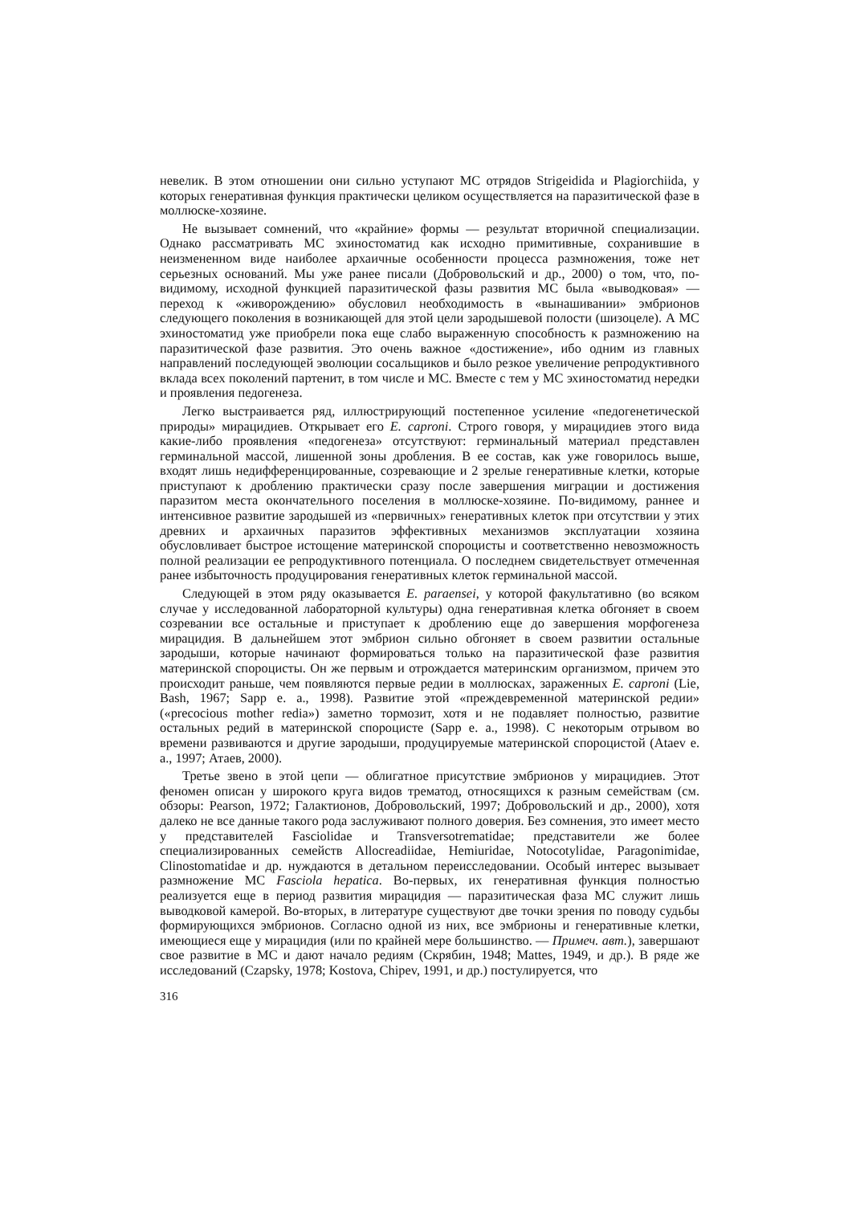невелик. В этом отношении они сильно уступают МС отрядов Strigeidida и Plagiorchiida, у которых генеративная функция практически целиком осуществляется на паразитической фазе в моллюске-хозяине.
Не вызывает сомнений, что «крайние» формы — результат вторичной специализации. Однако рассматривать МС эхиностоматид как исходно примитивные, сохранившие в неизмененном виде наиболее архаичные особенности процесса размножения, тоже нет серьезных оснований. Мы уже ранее писали (Добровольский и др., 2000) о том, что, по-видимому, исходной функцией паразитической фазы развития МС была «выводковая» — переход к «живорождению» обусловил необходимость в «вынашивании» эмбрионов следующего поколения в возникающей для этой цели зародышевой полости (шизоцеле). А МС эхиностоматид уже приобрели пока еще слабо выраженную способность к размножению на паразитической фазе развития. Это очень важное «достижение», ибо одним из главных направлений последующей эволюции сосальщиков и было резкое увеличение репродуктивного вклада всех поколений партенит, в том числе и МС. Вместе с тем у МС эхиностоматид нередки и проявления педогенеза.
Легко выстраивается ряд, иллюстрирующий постепенное усиление «педогенетической природы» мирацидиев. Открывает его E. caproni. Строго говоря, у мирацидиев этого вида какие-либо проявления «педогенеза» отсутствуют: герминальный материал представлен герминальной массой, лишенной зоны дробления. В ее состав, как уже говорилось выше, входят лишь недифференцированные, созревающие и 2 зрелые генеративные клетки, которые приступают к дроблению практически сразу после завершения миграции и достижения паразитом места окончательного поселения в моллюске-хозяине. По-видимому, раннее и интенсивное развитие зародышей из «первичных» генеративных клеток при отсутствии у этих древних и архаичных паразитов эффективных механизмов эксплуатации хозяина обусловливает быстрое истощение материнской спороцисты и соответственно невозможность полной реализации ее репродуктивного потенциала. О последнем свидетельствует отмеченная ранее избыточность продуцирования генеративных клеток герминальной массой.
Следующей в этом ряду оказывается E. paraensei, у которой факультативно (во всяком случае у исследованной лабораторной культуры) одна генеративная клетка обгоняет в своем созревании все остальные и приступает к дроблению еще до завершения морфогенеза мирацидия. В дальнейшем этот эмбрион сильно обгоняет в своем развитии остальные зародыши, которые начинают формироваться только на паразитической фазе развития материнской спороцисты. Он же первым и отрождается материнским организмом, причем это происходит раньше, чем появляются первые редии в моллюсках, зараженных E. caproni (Lie, Bash, 1967; Sapp e. a., 1998). Развитие этой «преждевременной материнской редии» («precocious mother redia») заметно тормозит, хотя и не подавляет полностью, развитие остальных редий в материнской спороцисте (Sapp e. a., 1998). С некоторым отрывом во времени развиваются и другие зародыши, продуцируемые материнской спороцистой (Ataev e. a., 1997; Атаев, 2000).
Третье звено в этой цепи — облигатное присутствие эмбрионов у мирацидиев. Этот феномен описан у широкого круга видов трематод, относящихся к разным семействам (см. обзоры: Pearson, 1972; Галактионов, Добровольский, 1997; Добровольский и др., 2000), хотя далеко не все данные такого рода заслуживают полного доверия. Без сомнения, это имеет место у представителей Fasciolidae и Transversotrematidae; представители же более специализированных семейств Allocreadiidae, Hemiuridae, Notocotylidae, Paragonimidae, Clinostomatidae и др. нуждаются в детальном переисследовании. Особый интерес вызывает размножение МС Fasciola hepatica. Во-первых, их генеративная функция полностью реализуется еще в период развития мирацидия — паразитическая фаза МС служит лишь выводковой камерой. Во-вторых, в литературе существуют две точки зрения по поводу судьбы формирующихся эмбрионов. Согласно одной из них, все эмбрионы и генеративные клетки, имеющиеся еще у мирацидия (или по крайней мере большинство. — Примеч. авт.), завершают свое развитие в МС и дают начало редиям (Скрябин, 1948; Mattes, 1949, и др.). В ряде же исследований (Czapsky, 1978; Kostova, Chipev, 1991, и др.) постулируется, что
316